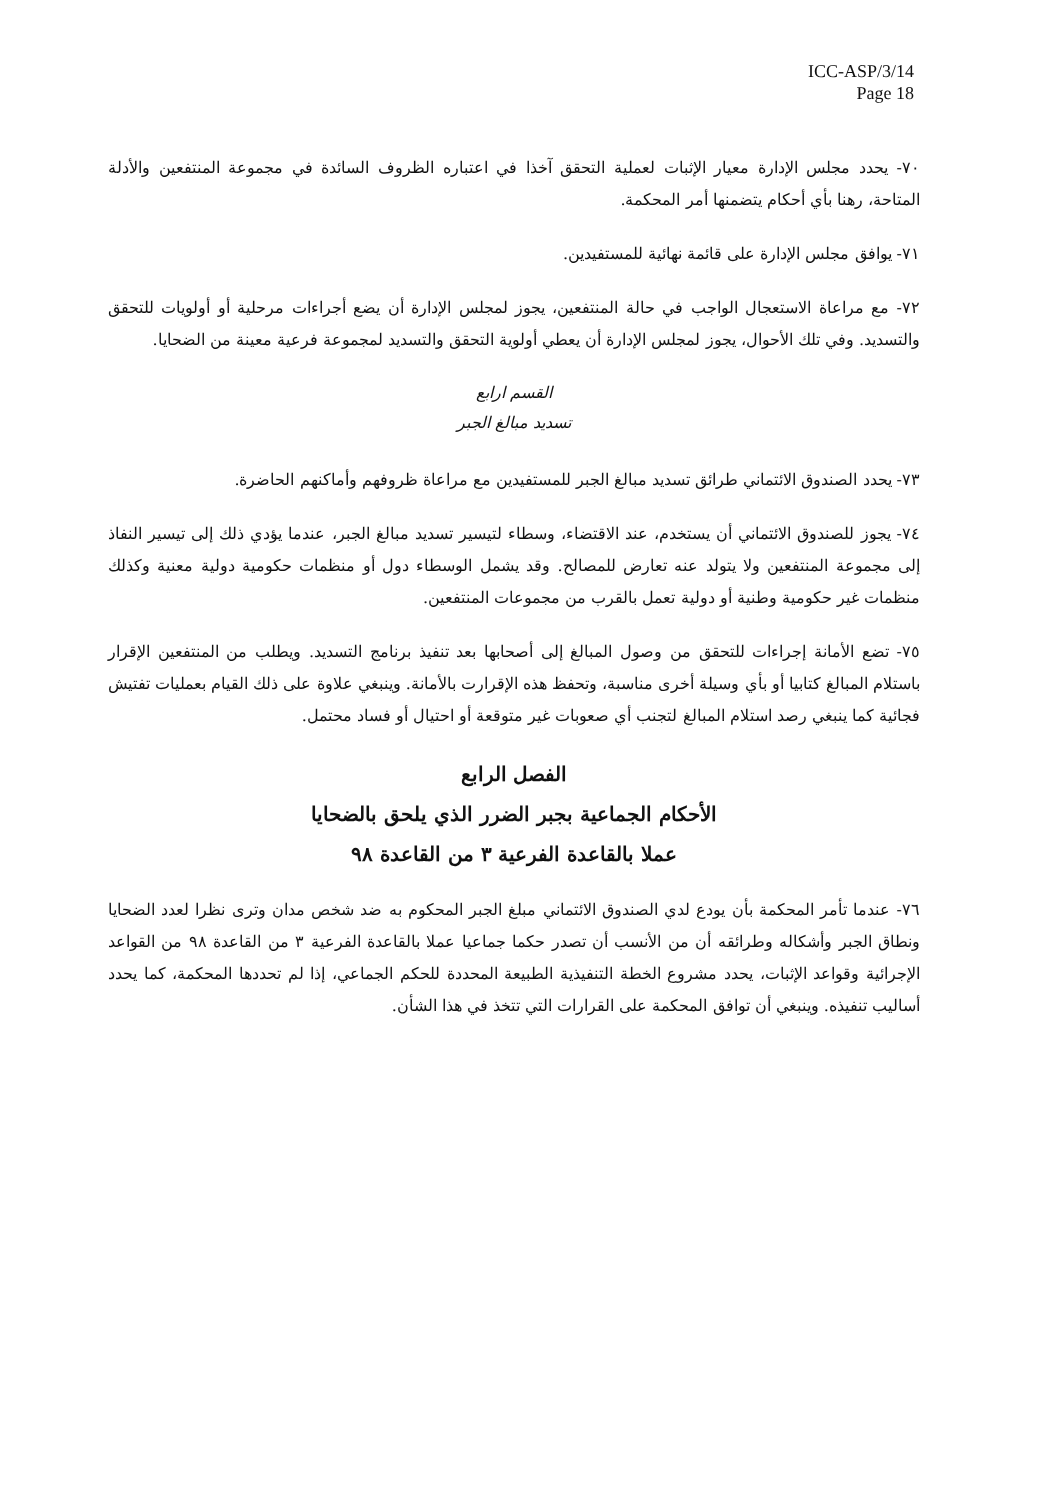ICC-ASP/3/14
Page 18
٧٠- يحدد مجلس الإدارة معيار الإثبات لعملية التحقق آخذا في اعتباره الظروف السائدة في مجموعة المنتفعين والأدلة المتاحة، رهنا بأي أحكام يتضمنها أمر المحكمة.
٧١- يوافق مجلس الإدارة على قائمة نهائية للمستفيدين.
٧٢- مع مراعاة الاستعجال الواجب في حالة المنتفعين، يجوز لمجلس الإدارة أن يضع أجراءات مرحلية أو أولويات للتحقق والتسديد. وفي تلك الأحوال، يجوز لمجلس الإدارة أن يعطي أولوية التحقق والتسديد لمجموعة فرعية معينة من الضحايا.
القسم ارابع
تسديد مبالغ الجبر
٧٣- يحدد الصندوق الائتماني طرائق تسديد مبالغ الجبر للمستفيدين مع مراعاة ظروفهم وأماكنهم الحاضرة.
٧٤- يجوز للصندوق الائتماني أن يستخدم، عند الاقتضاء، وسطاء لتيسير تسديد مبالغ الجبر، عندما يؤدي ذلك إلى تيسير النفاذ إلى مجموعة المنتفعين ولا يتولد عنه تعارض للمصالح. وقد يشمل الوسطاء دول أو منظمات حكومية دولية معنية وكذلك منظمات غير حكومية وطنية أو دولية تعمل بالقرب من مجموعات المنتفعين.
٧٥- تضع الأمانة إجراءات للتحقق من وصول المبالغ إلى أصحابها بعد تنفيذ برنامج التسديد. ويطلب من المنتفعين الإقرار باستلام المبالغ كتابيا أو بأي وسيلة أخرى مناسبة، وتحفظ هذه الإقرارت بالأمانة. وينبغي علاوة على ذلك القيام بعمليات تفتيش فجائية كما ينبغي رصد استلام المبالغ لتجنب أي صعوبات غير متوقعة أو احتيال أو فساد محتمل.
الفصل الرابع
الأحكام الجماعية بجبر الضرر الذي يلحق بالضحايا
عملا بالقاعدة الفرعية ٣ من القاعدة ٩٨
٧٦- عندما تأمر المحكمة بأن يودع لدي الصندوق الائتماني مبلغ الجبر المحكوم به ضد شخص مدان وترى نظرا لعدد الضحايا ونطاق الجبر وأشكاله وطرائقه أن من الأنسب أن تصدر حكما جماعيا عملا بالقاعدة الفرعية ٣ من القاعدة ٩٨ من القواعد الإجرائية وقواعد الإثبات، يحدد مشروع الخطة التنفيذية الطبيعة المحددة للحكم الجماعي، إذا لم تحددها المحكمة، كما يحدد أساليب تنفيذه. وينبغي أن توافق المحكمة على القرارات التي تتخذ في هذا الشأن.